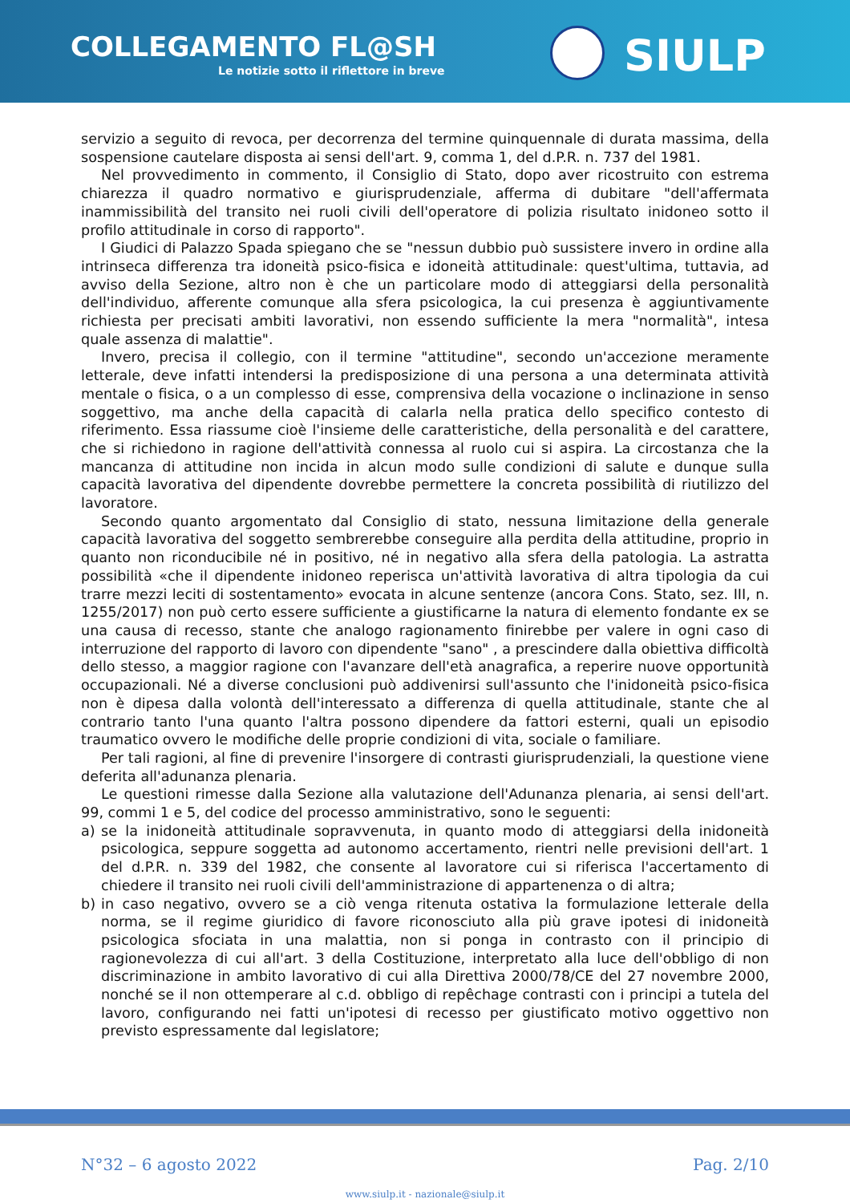COLLEGAMENTO FL@SH
Le notizie sotto il riflettore in breve
SIULP
servizio a seguito di revoca, per decorrenza del termine quinquennale di durata massima, della sospensione cautelare disposta ai sensi dell'art. 9, comma 1, del d.P.R. n. 737 del 1981.
Nel provvedimento in commento, il Consiglio di Stato, dopo aver ricostruito con estrema chiarezza il quadro normativo e giurisprudenziale, afferma di dubitare "dell'affermata inammissibilità del transito nei ruoli civili dell'operatore di polizia risultato inidoneo sotto il profilo attitudinale in corso di rapporto".
I Giudici di Palazzo Spada spiegano che se "nessun dubbio può sussistere invero in ordine alla intrinseca differenza tra idoneità psico-fisica e idoneità attitudinale: quest'ultima, tuttavia, ad avviso della Sezione, altro non è che un particolare modo di atteggiarsi della personalità dell'individuo, afferente comunque alla sfera psicologica, la cui presenza è aggiuntivamente richiesta per precisati ambiti lavorativi, non essendo sufficiente la mera "normalità", intesa quale assenza di malattie".
Invero, precisa il collegio, con il termine "attitudine", secondo un'accezione meramente letterale, deve infatti intendersi la predisposizione di una persona a una determinata attività mentale o fisica, o a un complesso di esse, comprensiva della vocazione o inclinazione in senso soggettivo, ma anche della capacità di calarla nella pratica dello specifico contesto di riferimento. Essa riassume cioè l'insieme delle caratteristiche, della personalità e del carattere, che si richiedono in ragione dell'attività connessa al ruolo cui si aspira. La circostanza che la mancanza di attitudine non incida in alcun modo sulle condizioni di salute e dunque sulla capacità lavorativa del dipendente dovrebbe permettere la concreta possibilità di riutilizzo del lavoratore.
Secondo quanto argomentato dal Consiglio di stato, nessuna limitazione della generale capacità lavorativa del soggetto sembrerebbe conseguire alla perdita della attitudine, proprio in quanto non riconducibile né in positivo, né in negativo alla sfera della patologia. La astratta possibilità «che il dipendente inidoneo reperisca un'attività lavorativa di altra tipologia da cui trarre mezzi leciti di sostentamento» evocata in alcune sentenze (ancora Cons. Stato, sez. III, n. 1255/2017) non può certo essere sufficiente a giustificarne la natura di elemento fondante ex se una causa di recesso, stante che analogo ragionamento finirebbe per valere in ogni caso di interruzione del rapporto di lavoro con dipendente "sano" , a prescindere dalla obiettiva difficoltà dello stesso, a maggior ragione con l'avanzare dell'età anagrafica, a reperire nuove opportunità occupazionali. Né a diverse conclusioni può addivenirsi sull'assunto che l'inidoneità psico-fisica non è dipesa dalla volontà dell'interessato a differenza di quella attitudinale, stante che al contrario tanto l'una quanto l'altra possono dipendere da fattori esterni, quali un episodio traumatico ovvero le modifiche delle proprie condizioni di vita, sociale o familiare.
Per tali ragioni, al fine di prevenire l'insorgere di contrasti giurisprudenziali, la questione viene deferita all'adunanza plenaria.
Le questioni rimesse dalla Sezione alla valutazione dell'Adunanza plenaria, ai sensi dell'art. 99, commi 1 e 5, del codice del processo amministrativo, sono le seguenti:
a) se la inidoneità attitudinale sopravvenuta, in quanto modo di atteggiarsi della inidoneità psicologica, seppure soggetta ad autonomo accertamento, rientri nelle previsioni dell'art. 1 del d.P.R. n. 339 del 1982, che consente al lavoratore cui si riferisca l'accertamento di chiedere il transito nei ruoli civili dell'amministrazione di appartenenza o di altra;
b) in caso negativo, ovvero se a ciò venga ritenuta ostativa la formulazione letterale della norma, se il regime giuridico di favore riconosciuto alla più grave ipotesi di inidoneità psicologica sfociata in una malattia, non si ponga in contrasto con il principio di ragionevolezza di cui all'art. 3 della Costituzione, interpretato alla luce dell'obbligo di non discriminazione in ambito lavorativo di cui alla Direttiva 2000/78/CE del 27 novembre 2000, nonché se il non ottemperare al c.d. obbligo di repêchage contrasti con i principi a tutela del lavoro, configurando nei fatti un'ipotesi di recesso per giustificato motivo oggettivo non previsto espressamente dal legislatore;
N°32 – 6 agosto 2022 Pag. 2/10
www.siulp.it - nazionale@siulp.it